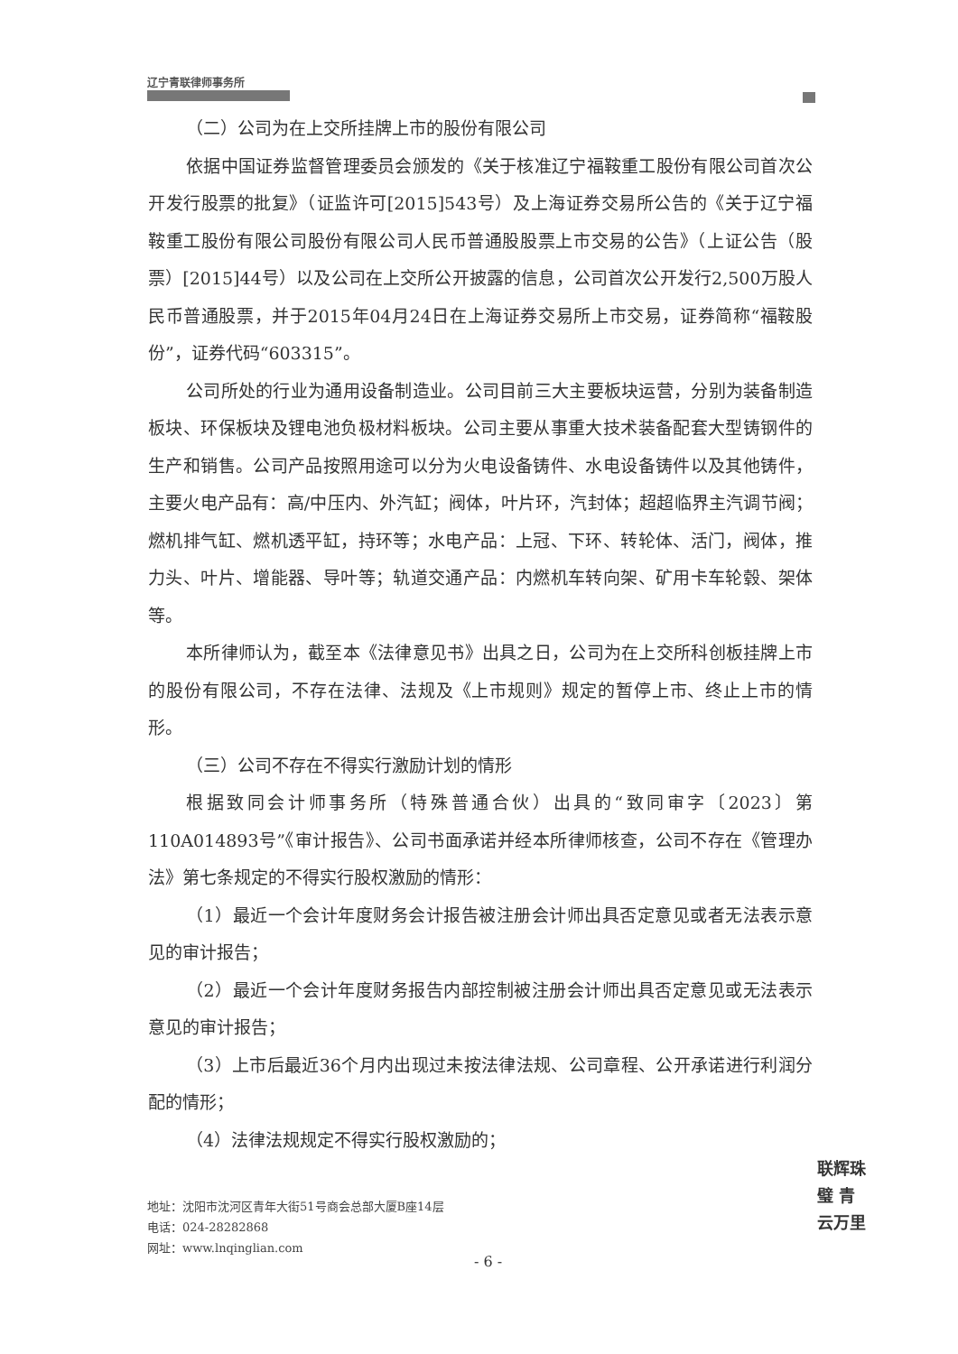辽宁青联律师事务所
（二）公司为在上交所挂牌上市的股份有限公司
依据中国证券监督管理委员会颁发的《关于核准辽宁福鞍重工股份有限公司首次公开发行股票的批复》（证监许可[2015]543号）及上海证券交易所公告的《关于辽宁福鞍重工股份有限公司股份有限公司人民币普通股股票上市交易的公告》（上证公告（股票）[2015]44号）以及公司在上交所公开披露的信息，公司首次公开发行2,500万股人民币普通股票，并于2015年04月24日在上海证券交易所上市交易，证券简称“福鞍股份”，证券代码“603315”。
公司所处的行业为通用设备制造业。公司目前三大主要板块运营，分别为装备制造板块、环保板块及锂电池负极材料板块。公司主要从事重大技术装备配套大型铸钢件的生产和销售。公司产品按照用途可以分为火电设备铸件、水电设备铸件以及其他铸件，主要火电产品有：高/中压内、外汽缸；阀体，叶片环，汽封体；超超临界主汽调节阀；燃机排气缸、燃机透平缸，持环等；水电产品：上冠、下环、转轮体、活门，阀体，推力头、叶片、增能器、导叶等；轨道交通产品：内燃机车转向架、矿用卡车轮毂、架体等。
本所律师认为，截至本《法律意见书》出具之日，公司为在上交所科创板挂牌上市的股份有限公司，不存在法律、法规及《上市规则》规定的暂停上市、终止上市的情形。
（三）公司不存在不得实行激励计划的情形
根据致同会计师事务所（特殊普通合伙）出具的“致同审字〔2023〕第110A014893号”《审计报告》、公司书面承诺并经本所律师核查，公司不存在《管理办法》第七条规定的不得实行股权激励的情形：
（1）最近一个会计年度财务会计报告被注册会计师出具否定意见或者无法表示意见的审计报告；
（2）最近一个会计年度财务报告内部控制被注册会计师出具否定意见或无法表示意见的审计报告；
（3）上市后最近36个月内出现过未按法律法规、公司章程、公开承诺进行利润分配的情形；
（4）法律法规规定不得实行股权激励的；
联辉珠璧 青云万里
地址：沈阳市沈河区青年大街51号商会总部大厦B座14层
电话：024-28282868
网址：www.lnqinglian.com
- 6 -